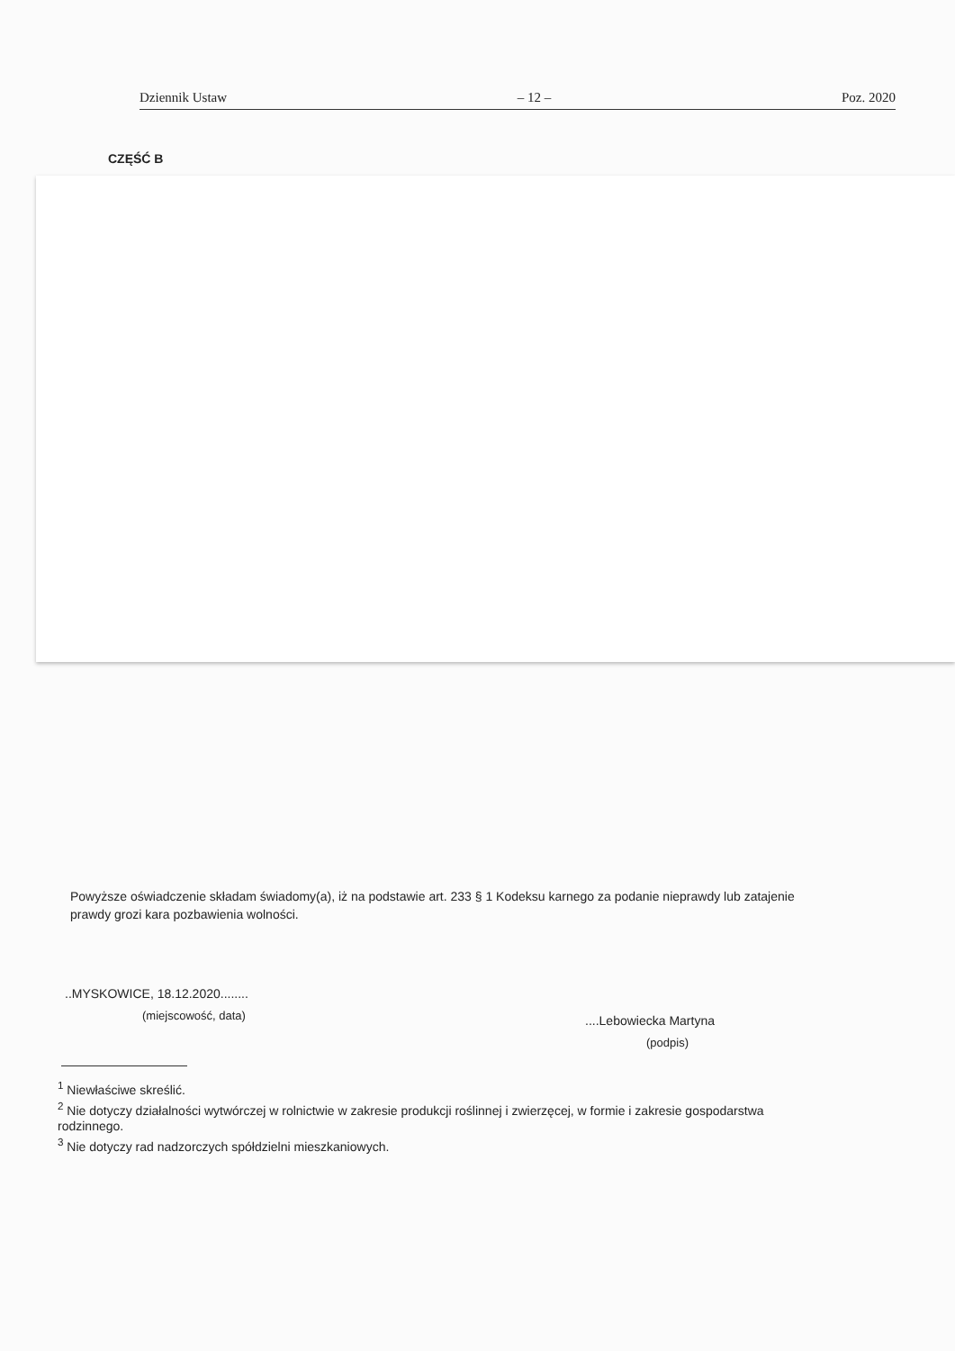Dziennik Ustaw – 12 – Poz. 2020
CZĘŚĆ B
Powyższe oświadczenie składam świadomy(a), iż na podstawie art. 233 § 1 Kodeksu karnego za podanie nieprawdy lub zatajenie prawdy grozi kara pozbawienia wolności.
..MYSKOWICE, 18.12.2020........
(miejscowość, data) ....Lebowiecka Martyna
(podpis)
<sup>1</sup> Niewłaściwe skreślić.
<sup>2</sup> Nie dotyczy działalności wytwórczej w rolnictwie w zakresie produkcji roślinnej i zwierzęcej, w formie i zakresie gospodarstwa rodzinnego.
<sup>3</sup> Nie dotyczy rad nadzorczych spółdzielni mieszkaniowych.